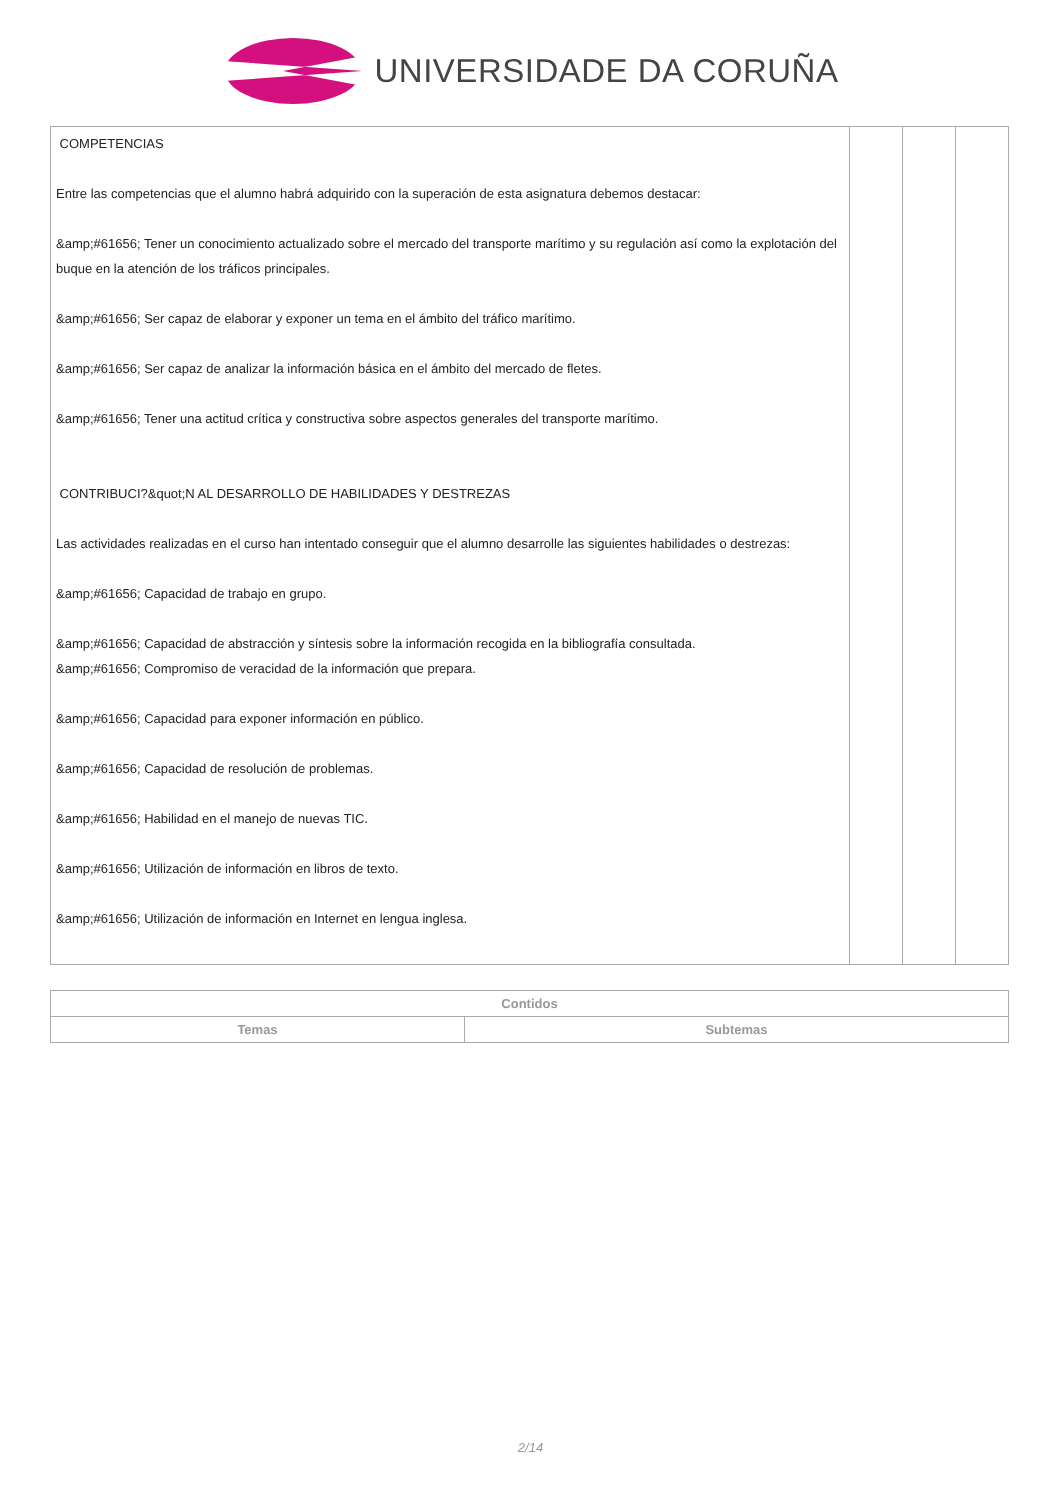UNIVERSIDADE DA CORUÑA
| COMPETENCIAS Entre las competencias que el alumno habrá adquirido con la superación de esta asignatura debemos destacar: &amp;#61656; Tener un conocimiento actualizado sobre el mercado del transporte marítimo y su regulación así como la explotación del buque en la atención de los tráficos principales. &amp;#61656; Ser capaz de elaborar y exponer un tema en el ámbito del tráfico marítimo. &amp;#61656; Ser capaz de analizar la información básica en el ámbito del mercado de fletes. &amp;#61656; Tener una actitud crítica y constructiva sobre aspectos generales del transporte marítimo. CONTRIBUCI?&quot;N AL DESARROLLO DE HABILIDADES Y DESTREZAS Las actividades realizadas en el curso han intentado conseguir que el alumno desarrolle las siguientes habilidades o destrezas: &amp;#61656; Capacidad de trabajo en grupo. &amp;#61656; Capacidad de abstracción y síntesis sobre la información recogida en la bibliografía consultada. &amp;#61656; Compromiso de veracidad de la información que prepara. &amp;#61656; Capacidad para exponer información en público. &amp;#61656; Capacidad de resolución de problemas. &amp;#61656; Habilidad en el manejo de nuevas TIC. &amp;#61656; Utilización de información en libros de texto. &amp;#61656; Utilización de información en Internet en lengua inglesa. | | | |
| Contidos | |
| --- | --- |
| Temas | Subtemas |
2/14